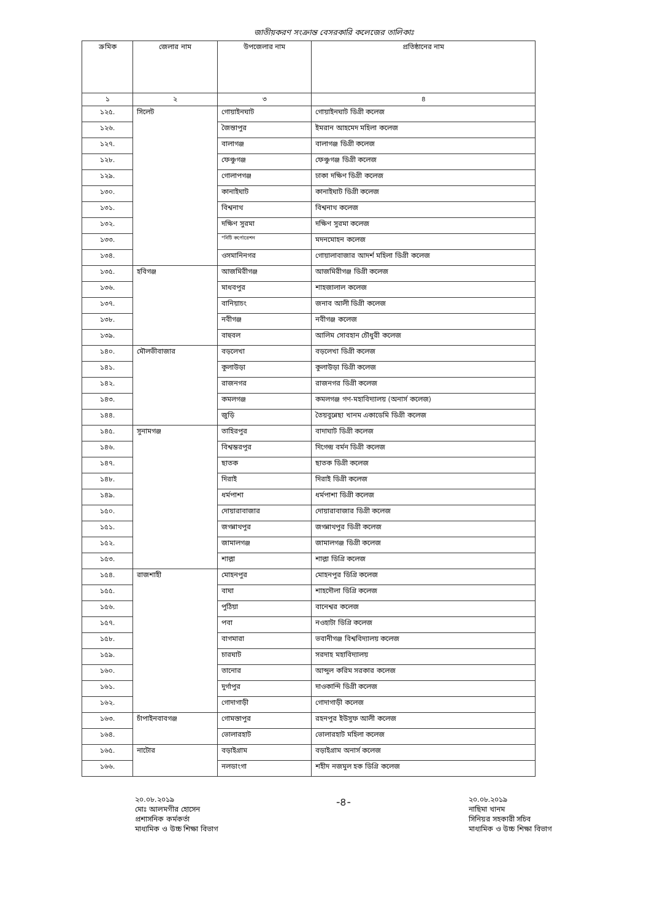জাতীয়করণ সংক্রান্ত বেসরকারি কলেজের তালিকাঃ
| ক্রমিক | জেলার নাম | উপজেলার নাম | প্রতিষ্ঠানের নাম |
| --- | --- | --- | --- |
| ১ | ২ | ৩ | ৪ |
| ১২৫. | সিলেট | গোয়াইনঘাট | গোয়াইনঘাট ডিগ্রী কলেজ |
| ১২৬. | | জৈন্তাপুর | ইমরান আহমেদ মহিলা কলেজ |
| ১২৭. | | বালাগঞ্জ | বালাগঞ্জ ডিগ্রী কলেজ |
| ১২৮. | | ফেঞ্চুগঞ্জ | ফেঞ্চুগঞ্জ ডিগ্রী কলেজ |
| ১২৯. | | গোলাপগঞ্জ | ঢাকা দক্ষিণ ডিগ্রী কলেজ |
| ১৩০. | | কানাইঘাট | কানাইঘাট ডিগ্রী কলেজ |
| ১৩১. | | বিশ্বনাথ | বিশ্বনাথ কলেজ |
| ১৩২. | | দক্ষিণ সুরমা | দক্ষিণ সুরমা কলেজ |
| ১৩৩. | | *সিটি কর্পোরেশন | মদনমোহন কলেজ |
| ১৩৪. | | ওসমানিনগর | গোয়ালাবাজার আদর্শ মহিলা ডিগ্রী কলেজ |
| ১৩৫. | হবিগঞ্জ | আজমিরীগঞ্জ | আজমিরীগঞ্জ ডিগ্রী কলেজ |
| ১৩৬. | | মাধবপুর | শাহজালাল কলেজ |
| ১৩৭. | | বানিয়াচং | জনাব আলী ডিগ্রী কলেজ |
| ১৩৮. | | নবীগঞ্জ | নবীগঞ্জ কলেজ |
| ১৩৯. | | বাহুবল | আলিম সোবহান চৌধুরী কলেজ |
| ১৪০. | মৌলভীবাজার | বড়লেখা | বড়লেখা ডিগ্রী কলেজ |
| ১৪১. | | কুলাউড়া | কুলাউড়া ডিগ্রী কলেজ |
| ১৪২. | | রাজনগর | রাজনগর ডিগ্রী কলেজ |
| ১৪৩. | | কমলগঞ্জ | কমলগঞ্জ গণ-মহাবিদ্যালয় (অনার্স কলেজ) |
| ১৪৪. | | জুড়ি | তৈয়বুন্নেছা খানম একাডেমি ডিগ্রী কলেজ |
| ১৪৫. | সুনামগঞ্জ | তাহিরপুর | বাদাঘাট ডিগ্রী কলেজ |
| ১৪৬. | | বিশ্বম্ভরপুর | দিগেন্দ্র বর্মন ডিগ্রী কলেজ |
| ১৪৭. | | ছাতক | ছাতক ডিগ্রী কলেজ |
| ১৪৮. | | দিরাই | দিরাই ডিগ্রী কলেজ |
| ১৪৯. | | ধর্মপাশা | ধর্মপাশা ডিগ্রী কলেজ |
| ১৫০. | | দোয়ারাবাজার | দোয়ারাবাজার ডিগ্রী কলেজ |
| ১৫১. | | জগন্নাথপুর | জগন্নাথপুর ডিগ্রী কলেজ |
| ১৫২. | | জামালগঞ্জ | জামালগঞ্জ ডিগ্রী কলেজ |
| ১৫৩. | | শাল্লা | শাল্লা ডিগ্রি কলেজ |
| ১৫৪. | রাজশাহী | মোহনপুর | মোহনপুর ডিগ্রি কলেজ |
| ১৫৫. | | বাঘা | শাহদৌলা ডিগ্রি কলেজ |
| ১৫৬. | | পুঠিয়া | বানেশ্বর কলেজ |
| ১৫৭. | | পবা | নওহাটা ডিগ্রি কলেজ |
| ১৫৮. | | বাগমারা | ভবানীগঞ্জ বিশ্ববিদ্যালয় কলেজ |
| ১৫৯. | | চারঘাট | সরদাহ মহাবিদ্যালয় |
| ১৬০. | | তানোর | আব্দুল করিম সরকার কলেজ |
| ১৬১. | | দুর্গাপুর | দাওকান্দি ডিগ্রী কলেজ |
| ১৬২. | | গোদাগাড়ী | গোদাগাড়ী কলেজ |
| ১৬৩. | চাঁপাইনবাবগঞ্জ | গোমস্তাপুর | রহনপুর ইউসুফ আলী কলেজ |
| ১৬৪. | | ভোলারহাট | ভোলারহাট মহিলা কলেজ |
| ১৬৫. | নাটোর | বড়াইগ্রাম | বড়াইগ্রাম অনার্স কলেজ |
| ১৬৬. | | নলডাংগা | শহীদ নজমুল হক ডিগ্রি কলেজ |
২০.০৮.২০১৯
মোঃ আলমগীর হোসেন
প্রশাসনিক কর্মকর্তা
মাধ্যমিক ও উচ্চ শিক্ষা বিভাগ
-৪-
২০.০৮.২০১৯
নাছিমা খানম
সিনিয়র সহকারী সচিব
মাধ্যমিক ও উচ্চ শিক্ষা বিভাগ